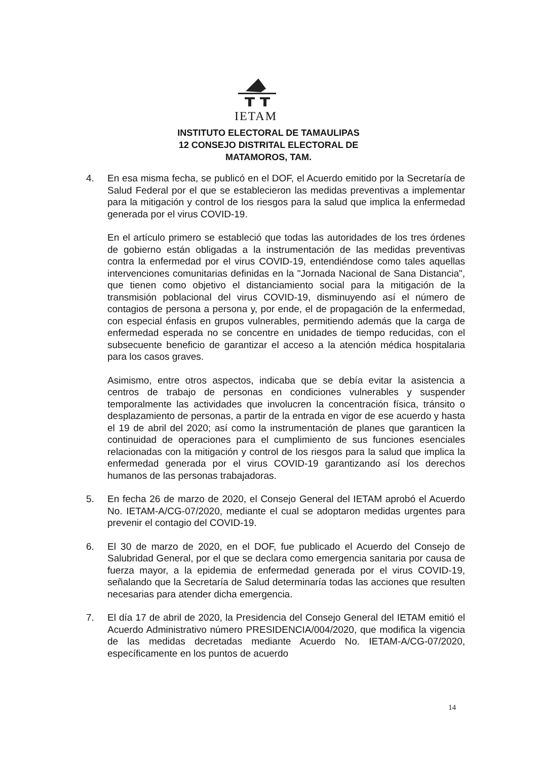IETAM
INSTITUTO ELECTORAL DE TAMAULIPAS
12 CONSEJO DISTRITAL ELECTORAL DE
MATAMOROS, TAM.
4. En esa misma fecha, se publicó en el DOF, el Acuerdo emitido por la Secretaría de Salud Federal por el que se establecieron las medidas preventivas a implementar para la mitigación y control de los riesgos para la salud que implica la enfermedad generada por el virus COVID-19.
En el artículo primero se estableció que todas las autoridades de los tres órdenes de gobierno están obligadas a la instrumentación de las medidas preventivas contra la enfermedad por el virus COVID-19, entendiéndose como tales aquellas intervenciones comunitarias definidas en la "Jornada Nacional de Sana Distancia", que tienen como objetivo el distanciamiento social para la mitigación de la transmisión poblacional del virus COVID-19, disminuyendo así el número de contagios de persona a persona y, por ende, el de propagación de la enfermedad, con especial énfasis en grupos vulnerables, permitiendo además que la carga de enfermedad esperada no se concentre en unidades de tiempo reducidas, con el subsecuente beneficio de garantizar el acceso a la atención médica hospitalaria para los casos graves.
Asimismo, entre otros aspectos, indicaba que se debía evitar la asistencia a centros de trabajo de personas en condiciones vulnerables y suspender temporalmente las actividades que involucren la concentración física, tránsito o desplazamiento de personas, a partir de la entrada en vigor de ese acuerdo y hasta el 19 de abril del 2020; así como la instrumentación de planes que garanticen la continuidad de operaciones para el cumplimiento de sus funciones esenciales relacionadas con la mitigación y control de los riesgos para la salud que implica la enfermedad generada por el virus COVID-19 garantizando así los derechos humanos de las personas trabajadoras.
5. En fecha 26 de marzo de 2020, el Consejo General del IETAM aprobó el Acuerdo No. IETAM-A/CG-07/2020, mediante el cual se adoptaron medidas urgentes para prevenir el contagio del COVID-19.
6. El 30 de marzo de 2020, en el DOF, fue publicado el Acuerdo del Consejo de Salubridad General, por el que se declara como emergencia sanitaria por causa de fuerza mayor, a la epidemia de enfermedad generada por el virus COVID-19, señalando que la Secretaría de Salud determinaría todas las acciones que resulten necesarias para atender dicha emergencia.
7. El día 17 de abril de 2020, la Presidencia del Consejo General del IETAM emitió el Acuerdo Administrativo número PRESIDENCIA/004/2020, que modifica la vigencia de las medidas decretadas mediante Acuerdo No. IETAM-A/CG-07/2020, específicamente en los puntos de acuerdo
14